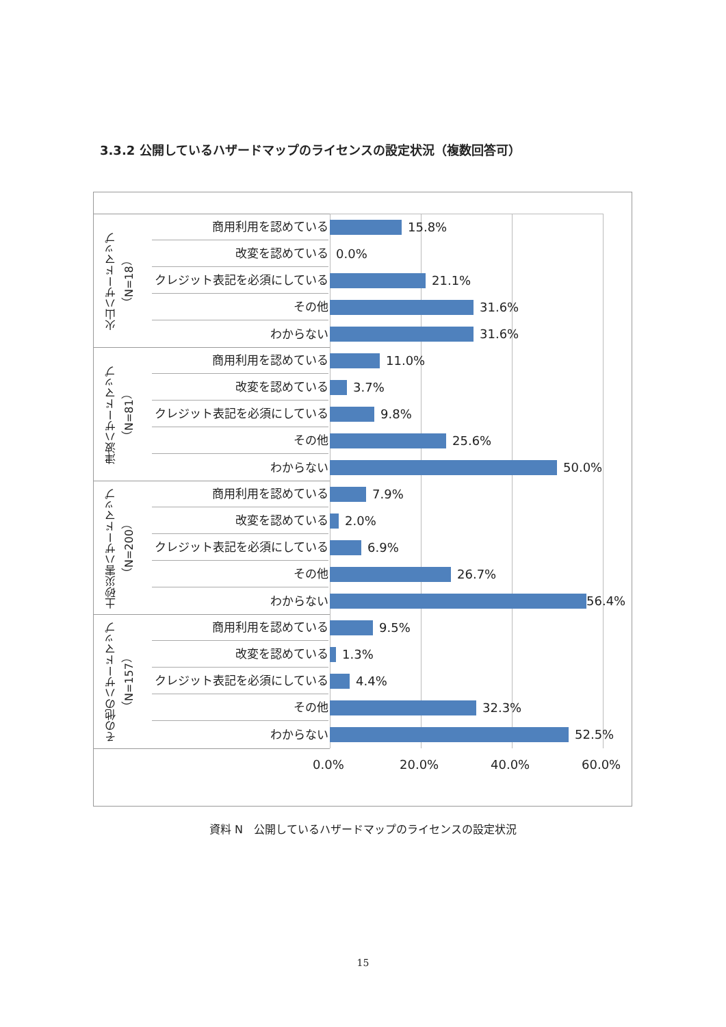3.3.2 公開しているハザードマップのライセンスの設定状況（複数回答可）
火山ハザードマップ
（N=18）
津波ハザードマップ
（N=81）
土砂災害ハザードマップ
（N=200）
その他のハザードマップ
（N=157）
商用利用を認めている
15.8%
改変を認めている
0.0%
クレジット表記を必須にしている
21.1%
その他
31.6%
わからない
31.6%
商用利用を認めている
11.0%
改変を認めている
3.7%
クレジット表記を必須にしている
9.8%
その他
25.6%
わからない
50.0%
商用利用を認めている
7.9%
改変を認めている
2.0%
クレジット表記を必須にしている
6.9%
その他
26.7%
わからない
56.4%
商用利用を認めている
9.5%
改変を認めている
1.3%
クレジット表記を必須にしている
4.4%
その他
32.3%
わからない
52.5%
0.0% 20.0% 40.0% 60.0%
資料 N　公開しているハザードマップのライセンスの設定状況
15